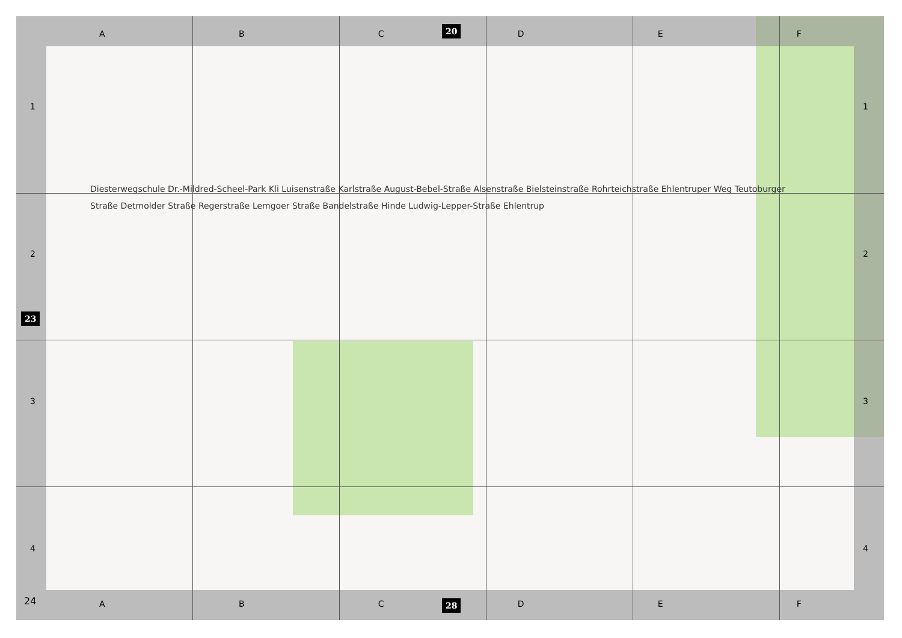ABCDEF 20
1234 1234
23
Diesterwegschule Dr.-Mildred-Scheel-Park Kli Luisenstraße Karlstraße August-Bebel-Straße Alsenstraße Bielsteinstraße Rohrteichstraße Ehlentruper Weg Teutoburger Straße Detmolder Straße Regerstraße Lemgoer Straße Bandelstraße Hinde Ludwig-Lepper-Straße Ehlentrup
24 ABCDEF 28